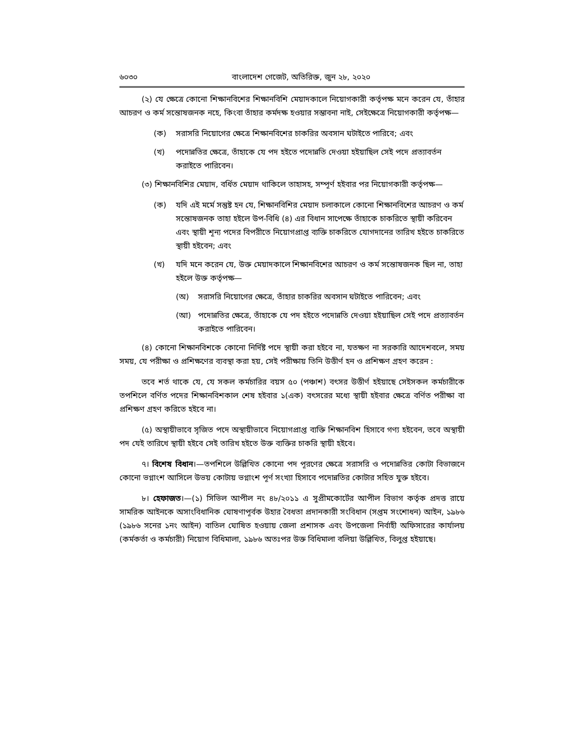৬০৩০ বাংলাদেশ গেজেট, অতিরিক্ত, জুন ২৮, ২০২০
(২) যে ক্ষেত্রে কোনো শিক্ষানবিশের শিক্ষানবিশি মেয়াদকালে নিয়োগকারী কর্তৃপক্ষ মনে করেন যে, তাঁহার আচরণ ও কর্ম সন্তোষজনক নহে, কিংবা তাঁহার কর্মদক্ষ হওয়ার সম্ভাবনা নাই, সেইক্ষেত্রে নিয়োগকারী কর্তৃপক্ষ—
(ক) সরাসরি নিয়োগের ক্ষেত্রে শিক্ষানবিশের চাকরির অবসান ঘটাইতে পারিবে; এবং
(খ) পদোন্নতির ক্ষেত্রে, তাঁহাকে যে পদ হইতে পদোন্নতি দেওয়া হইয়াছিল সেই পদে প্রত্যাবর্তন করাইতে পারিবেন।
(৩) শিক্ষানবিশির মেয়াদ, বর্ধিত মেয়াদ থাকিলে তাহাসহ, সম্পূর্ণ হইবার পর নিয়োগকারী কর্তৃপক্ষ—
(ক) যদি এই মর্মে সন্তুষ্ট হন যে, শিক্ষানবিশির মেয়াদ চলাকালে কোনো শিক্ষানবিশের আচরণ ও কর্ম সন্তোষজনক তাহা হইলে উপ-বিধি (৪) এর বিধান সাপেক্ষে তাঁহাকে চাকরিতে স্থায়ী করিবেন এবং স্থায়ী শূন্য পদের বিপরীতে নিয়োগপ্রাপ্ত ব্যক্তি চাকরিতে যোগদানের তারিখ হইতে চাকরিতে স্থায়ী হইবেন; এবং
(খ) যদি মনে করেন যে, উক্ত মেয়াদকালে শিক্ষানবিশের আচরণ ও কর্ম সন্তোষজনক ছিল না, তাহা হইলে উক্ত কর্তৃপক্ষ—
(অ) সরাসরি নিয়োগের ক্ষেত্রে, তাঁহার চাকরির অবসান ঘটাইতে পারিবেন; এবং
(আ) পদোন্নতির ক্ষেত্রে, তাঁহাকে যে পদ হইতে পদোন্নতি দেওয়া হইয়াছিল সেই পদে প্রত্যাবর্তন করাইতে পারিবেন।
(৪) কোনো শিক্ষানবিশকে কোনো নির্দিষ্ট পদে স্থায়ী করা হইবে না, যতক্ষণ না সরকারি আদেশবলে, সময় সময়, যে পরীক্ষা ও প্রশিক্ষণের ব্যবস্থা করা হয়, সেই পরীক্ষায় তিনি উত্তীর্ণ হন ও প্রশিক্ষণ গ্রহণ করেন :
তবে শর্ত থাকে যে, যে সকল কর্মচারির বয়স ৫০ (পঞ্চাশ) বৎসর উত্তীর্ণ হইয়াছে সেইসকল কর্মচারীকে তপশিলে বর্ণিত পদের শিক্ষানবিশকাল শেষ হইবার ১(এক) বৎসরের মধ্যে স্থায়ী হইবার ক্ষেত্রে বর্ণিত পরীক্ষা বা প্রশিক্ষণ গ্রহণ করিতে হইবে না।
(৫) অস্থায়ীভাবে সৃজিত পদে অস্থায়ীভাবে নিয়োগপ্রাপ্ত ব্যক্তি শিক্ষানবিশ হিসাবে গণ্য হইবেন, তবে অস্থায়ী পদ যেই তারিখে স্থায়ী হইবে সেই তারিখ হইতে উক্ত ব্যক্তির চাকরি স্থায়ী হইবে।
৭। বিশেষ বিধান।—তপশিলে উল্লিখিত কোনো পদ পূরণের ক্ষেত্রে সরাসরি ও পদোন্নতির কোটা বিভাজনে কোনো ভগ্নাংশ আসিলে উভয় কোটায় ভগ্নাংশ পূর্ণ সংখ্যা হিসাবে পদোন্নতির কোটার সহিত যুক্ত হইবে।
৮। হেফাজত।—(১) সিভিল আপীল নং ৪৮/২০১১ এ সুপ্রীমকোর্টের আপীল বিভাগ কর্তৃক প্রদত্ত রায়ে সামরিক আইনকে অসাংবিধানিক ঘোষণাপূর্বক উহার বৈধতা প্রদানকারী সংবিধান (সপ্তম সংশোধন) আইন, ১৯৮৬ (১৯৮৬ সনের ১নং আইন) বাতিল ঘোষিত হওয়ায় জেলা প্রশাসক এবং উপজেলা নির্বাহী অফিসারের কার্যালয় (কর্মকর্তা ও কর্মচারী) নিয়োগ বিধিমালা, ১৯৮৬ অতঃপর উক্ত বিধিমালা বলিয়া উল্লিখিত, বিলুপ্ত হইয়াছে।